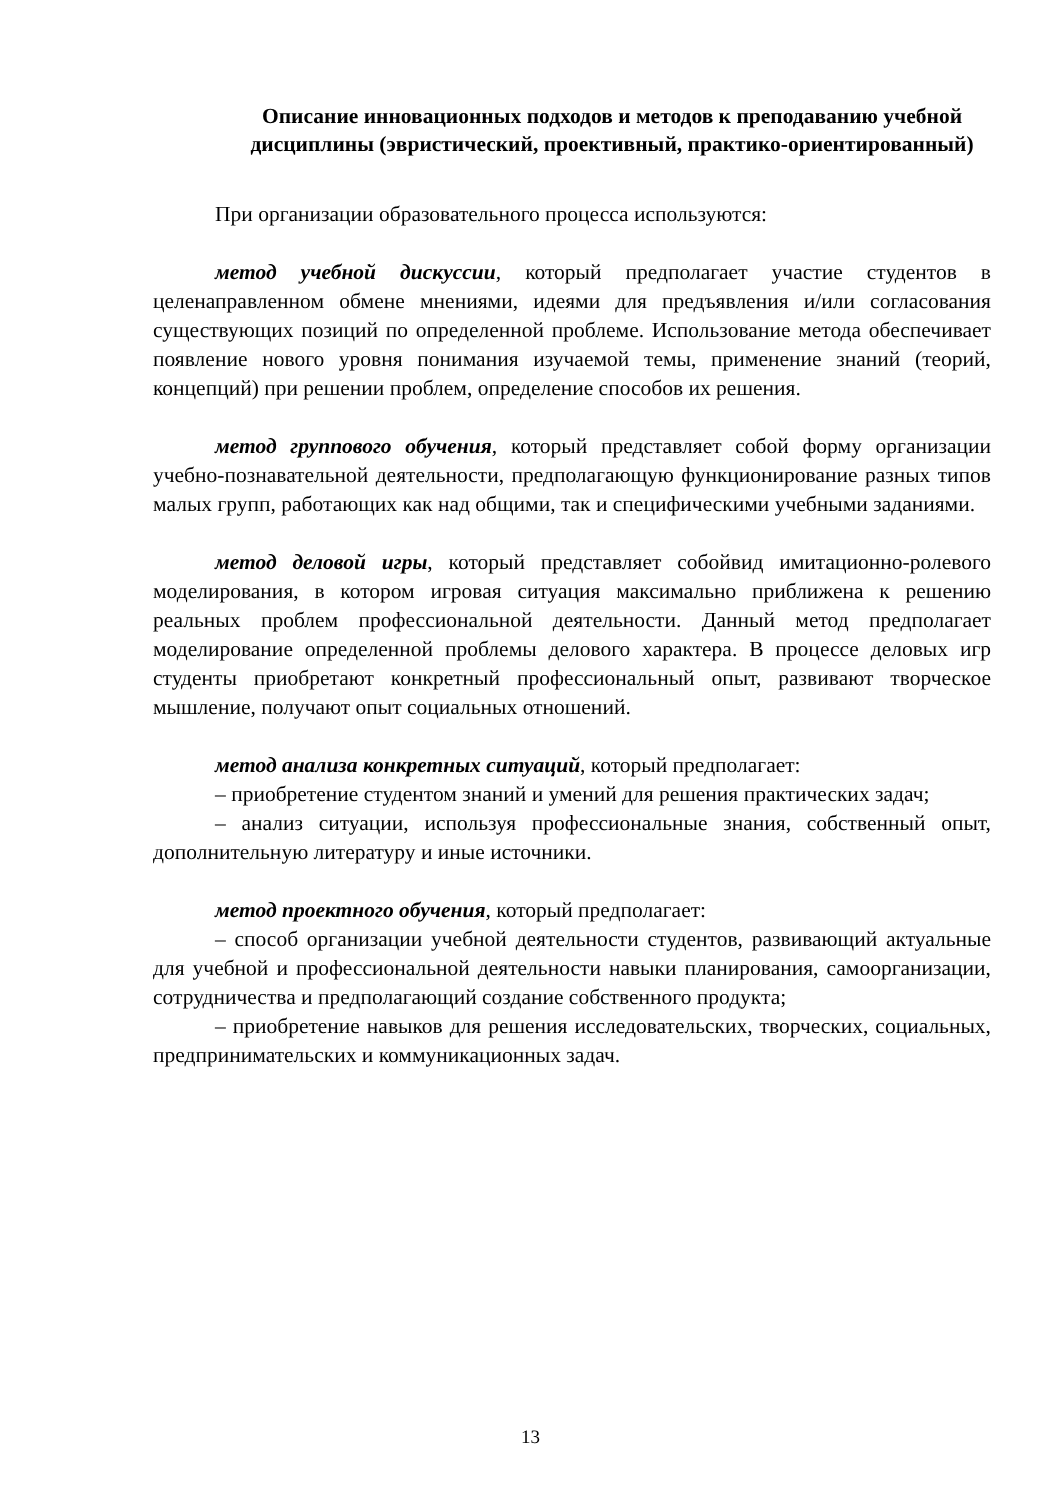Описание инновационных подходов и методов к преподаванию учебной дисциплины (эвристический, проективный, практико-ориентированный)
При организации образовательного процесса используются:
метод учебной дискуссии, который предполагает участие студентов в целенаправленном обмене мнениями, идеями для предъявления и/или согласования существующих позиций по определенной проблеме. Использование метода обеспечивает появление нового уровня понимания изучаемой темы, применение знаний (теорий, концепций) при решении проблем, определение способов их решения.
метод группового обучения, который представляет собой форму организации учебно-познавательной деятельности, предполагающую функционирование разных типов малых групп, работающих как над общими, так и специфическими учебными заданиями.
метод деловой игры, который представляет собойвид имитационно-ролевого моделирования, в котором игровая ситуация максимально приближена к решению реальных проблем профессиональной деятельности. Данный метод предполагает моделирование определенной проблемы делового характера. В процессе деловых игр студенты приобретают конкретный профессиональный опыт, развивают творческое мышление, получают опыт социальных отношений.
метод анализа конкретных ситуаций, который предполагает:
– приобретение студентом знаний и умений для решения практических задач;
– анализ ситуации, используя профессиональные знания, собственный опыт, дополнительную литературу и иные источники.
метод проектного обучения, который предполагает:
– способ организации учебной деятельности студентов, развивающий актуальные для учебной и профессиональной деятельности навыки планирования, самоорганизации, сотрудничества и предполагающий создание собственного продукта;
– приобретение навыков для решения исследовательских, творческих, социальных, предпринимательских и коммуникационных задач.
13